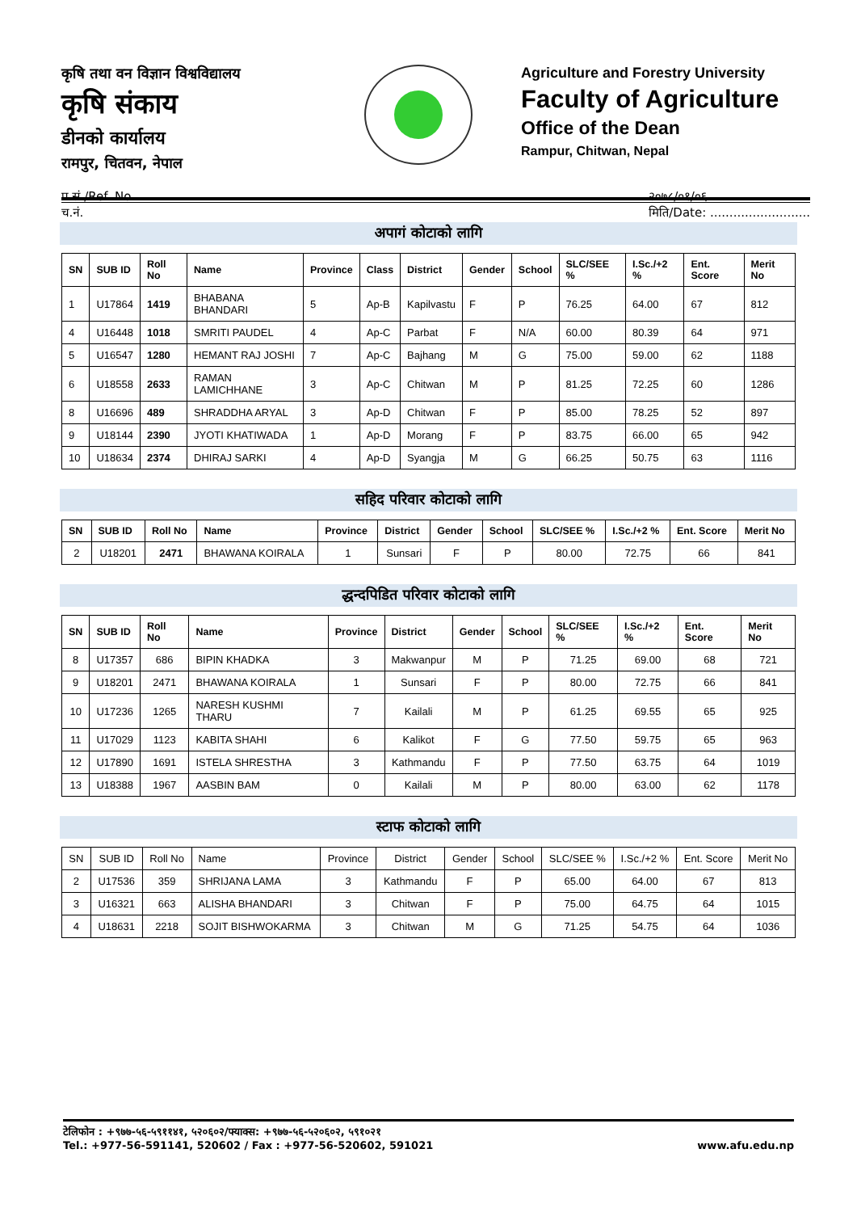कृषि तथा वन विज्ञान विश्वविद्यालय
कृषि संकाय
डीनको कार्यालय
रामपुर, चितवन, नेपाल
Agriculture and Forestry University
Faculty of Agriculture
Office of the Dean
Rampur, Chitwan, Nepal
प.सं./Ref. No.
च.नं.
२०७८/०१/०६
मिति/Date: ..........................
अपागं कोटाको लागि
| SN | SUB ID | Roll No | Name | Province | Class | District | Gender | School | SLC/SEE % | I.Sc./+2 % | Ent. Score | Merit No |
| --- | --- | --- | --- | --- | --- | --- | --- | --- | --- | --- | --- | --- |
| 1 | U17864 | 1419 | BHABANA BHANDARI | 5 | Ap-B | Kapilvastu | F | P | 76.25 | 64.00 | 67 | 812 |
| 4 | U16448 | 1018 | SMRITI PAUDEL | 4 | Ap-C | Parbat | F | N/A | 60.00 | 80.39 | 64 | 971 |
| 5 | U16547 | 1280 | HEMANT RAJ JOSHI | 7 | Ap-C | Bajhang | M | G | 75.00 | 59.00 | 62 | 1188 |
| 6 | U18558 | 2633 | RAMAN LAMICHHANE | 3 | Ap-C | Chitwan | M | P | 81.25 | 72.25 | 60 | 1286 |
| 8 | U16696 | 489 | SHRADDHA ARYAL | 3 | Ap-D | Chitwan | F | P | 85.00 | 78.25 | 52 | 897 |
| 9 | U18144 | 2390 | JYOTI KHATIWADA | 1 | Ap-D | Morang | F | P | 83.75 | 66.00 | 65 | 942 |
| 10 | U18634 | 2374 | DHIRAJ SARKI | 4 | Ap-D | Syangja | M | G | 66.25 | 50.75 | 63 | 1116 |
सहिद परिवार कोटाको लागि
| SN | SUB ID | Roll No | Name | Province | District | Gender | School | SLC/SEE % | I.Sc./+2 % | Ent. Score | Merit No |
| --- | --- | --- | --- | --- | --- | --- | --- | --- | --- | --- | --- |
| 2 | U18201 | 2471 | BHAWANA KOIRALA | 1 | Sunsari | F | P | 80.00 | 72.75 | 66 | 841 |
द्धन्दपिडित परिवार कोटाको लागि
| SN | SUB ID | Roll No | Name | Province | District | Gender | School | SLC/SEE % | I.Sc./+2 % | Ent. Score | Merit No |
| --- | --- | --- | --- | --- | --- | --- | --- | --- | --- | --- | --- |
| 8 | U17357 | 686 | BIPIN KHADKA | 3 | Makwanpur | M | P | 71.25 | 69.00 | 68 | 721 |
| 9 | U18201 | 2471 | BHAWANA KOIRALA | 1 | Sunsari | F | P | 80.00 | 72.75 | 66 | 841 |
| 10 | U17236 | 1265 | NARESH KUSHMI THARU | 7 | Kailali | M | P | 61.25 | 69.55 | 65 | 925 |
| 11 | U17029 | 1123 | KABITA SHAHI | 6 | Kalikot | F | G | 77.50 | 59.75 | 65 | 963 |
| 12 | U17890 | 1691 | ISTELA SHRESTHA | 3 | Kathmandu | F | P | 77.50 | 63.75 | 64 | 1019 |
| 13 | U18388 | 1967 | AASBIN BAM | 0 | Kailali | M | P | 80.00 | 63.00 | 62 | 1178 |
स्टाफ कोटाको लागि
| SN | SUB ID | Roll No | Name | Province | District | Gender | School | SLC/SEE % | I.Sc./+2 % | Ent. Score | Merit No |
| 2 | U17536 | 359 | SHRIJANA LAMA | 3 | Kathmandu | F | P | 65.00 | 64.00 | 67 | 813 |
| 3 | U16321 | 663 | ALISHA BHANDARI | 3 | Chitwan | F | P | 75.00 | 64.75 | 64 | 1015 |
| 4 | U18631 | 2218 | SOJIT BISHWOKARMA | 3 | Chitwan | M | G | 71.25 | 54.75 | 64 | 1036 |
टेलिफोन : +९७७-५६-५९११४१, ५२०६०२/फ्याक्स: +९७७-५६-५२०६०२, ५९१०२१
Tel.: +977-56-591141, 520602 / Fax : +977-56-520602, 591021
www.afu.edu.np